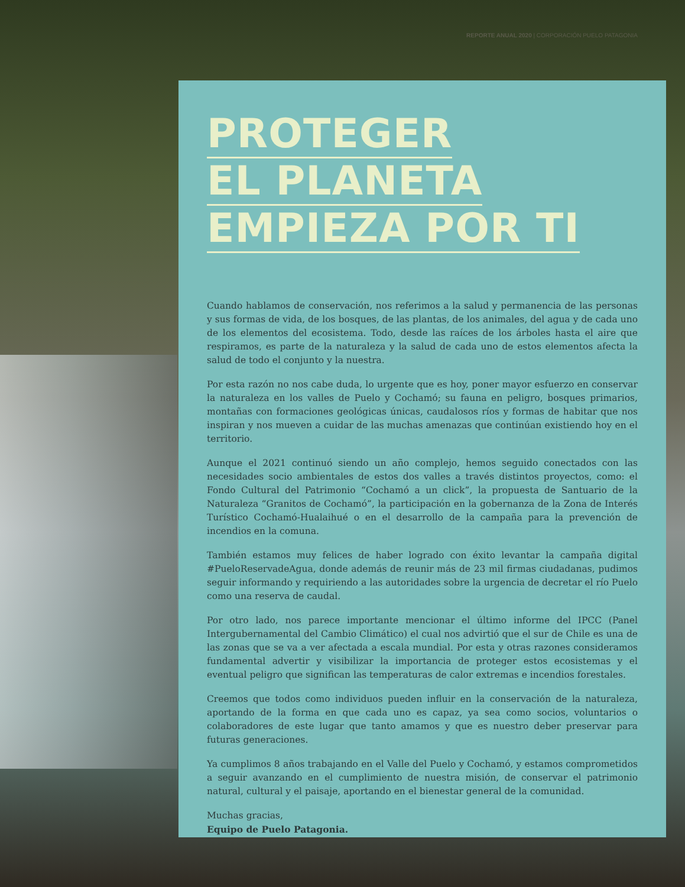REPORTE ANUAL 2020 | CORPORACIÓN PUELO PATAGONIA
PROTEGER
EL PLANETA
EMPIEZA POR TI
Cuando hablamos de conservación, nos referimos a la salud y permanencia de las personas y sus formas de vida, de los bosques, de las plantas, de los animales, del agua y de cada uno de los elementos del ecosistema. Todo, desde las raíces de los árboles hasta el aire que respiramos, es parte de la naturaleza y la salud de cada uno de estos elementos afecta la salud de todo el conjunto y la nuestra.
Por esta razón no nos cabe duda, lo urgente que es hoy, poner mayor esfuerzo en conservar la naturaleza en los valles de Puelo y Cochamó; su fauna en peligro, bosques primarios, montañas con formaciones geológicas únicas, caudalosos ríos y formas de habitar que nos inspiran y nos mueven a cuidar de las muchas amenazas que continúan existiendo hoy en el territorio.
Aunque el 2021 continuó siendo un año complejo, hemos seguido conectados con las necesidades socio ambientales de estos dos valles a través distintos proyectos, como: el Fondo Cultural del Patrimonio “Cochamó a un click”, la propuesta de Santuario de la Naturaleza “Granitos de Cochamó”, la participación en la gobernanza de la Zona de Interés Turístico Cochamó-Hualaihué o en el desarrollo de la campaña para la prevención de incendios en la comuna.
También estamos muy felices de haber logrado con éxito levantar la campaña digital #PueloReservadeAgua, donde además de reunir más de 23 mil firmas ciudadanas, pudimos seguir informando y requiriendo a las autoridades sobre la urgencia de decretar el río Puelo como una reserva de caudal.
Por otro lado, nos parece importante mencionar el último informe del IPCC (Panel Intergubernamental del Cambio Climático) el cual nos advirtió que el sur de Chile es una de las zonas que se va a ver afectada a escala mundial. Por esta y otras razones consideramos fundamental advertir y visibilizar la importancia de proteger estos ecosistemas y el eventual peligro que significan las temperaturas de calor extremas e incendios forestales.
Creemos que todos como individuos pueden influir en la conservación de la naturaleza, aportando de la forma en que cada uno es capaz, ya sea como socios, voluntarios o colaboradores de este lugar que tanto amamos y que es nuestro deber preservar para futuras generaciones.
Ya cumplimos 8 años trabajando en el Valle del Puelo y Cochamó, y estamos comprometidos a seguir avanzando en el cumplimiento de nuestra misión, de conservar el patrimonio natural, cultural y el paisaje, aportando en el bienestar general de la comunidad.
Muchas gracias,
Equipo de Puelo Patagonia.